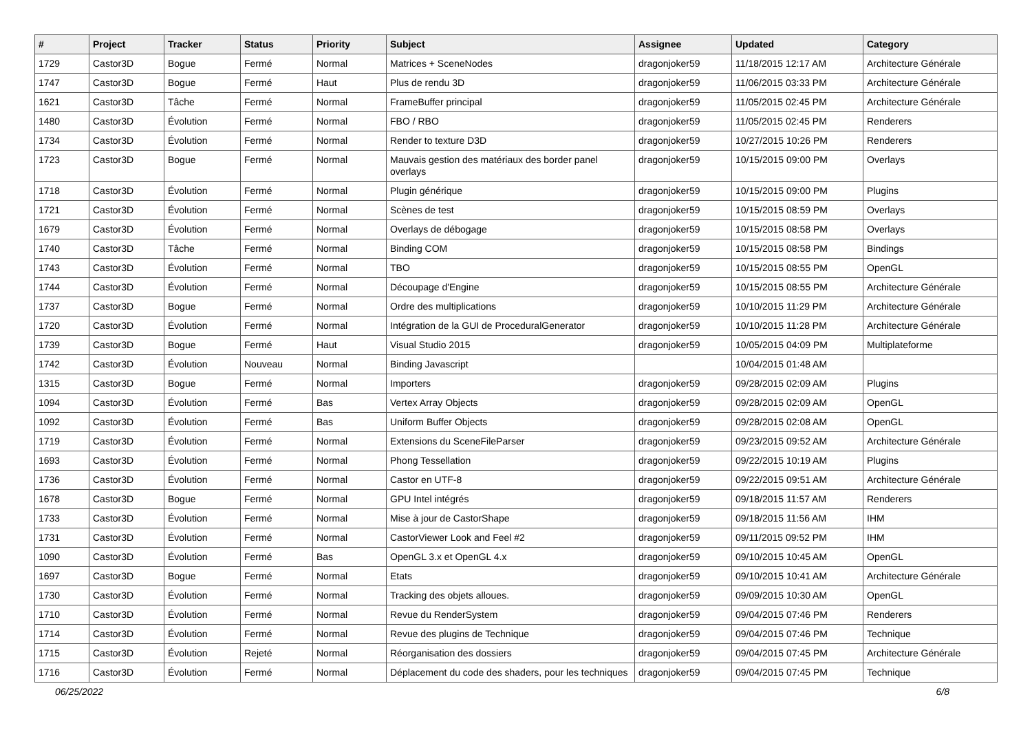| # | Project | Tracker | Status | Priority | Subject | Assignee | Updated | Category |
| --- | --- | --- | --- | --- | --- | --- | --- | --- |
| 1729 | Castor3D | Bogue | Fermé | Normal | Matrices + SceneNodes | dragonjoker59 | 11/18/2015 12:17 AM | Architecture Générale |
| 1747 | Castor3D | Bogue | Fermé | Haut | Plus de rendu 3D | dragonjoker59 | 11/06/2015 03:33 PM | Architecture Générale |
| 1621 | Castor3D | Tâche | Fermé | Normal | FrameBuffer principal | dragonjoker59 | 11/05/2015 02:45 PM | Architecture Générale |
| 1480 | Castor3D | Évolution | Fermé | Normal | FBO / RBO | dragonjoker59 | 11/05/2015 02:45 PM | Renderers |
| 1734 | Castor3D | Évolution | Fermé | Normal | Render to texture D3D | dragonjoker59 | 10/27/2015 10:26 PM | Renderers |
| 1723 | Castor3D | Bogue | Fermé | Normal | Mauvais gestion des matériaux des border panel overlays | dragonjoker59 | 10/15/2015 09:00 PM | Overlays |
| 1718 | Castor3D | Évolution | Fermé | Normal | Plugin générique | dragonjoker59 | 10/15/2015 09:00 PM | Plugins |
| 1721 | Castor3D | Évolution | Fermé | Normal | Scènes de test | dragonjoker59 | 10/15/2015 08:59 PM | Overlays |
| 1679 | Castor3D | Évolution | Fermé | Normal | Overlays de débogage | dragonjoker59 | 10/15/2015 08:58 PM | Overlays |
| 1740 | Castor3D | Tâche | Fermé | Normal | Binding COM | dragonjoker59 | 10/15/2015 08:58 PM | Bindings |
| 1743 | Castor3D | Évolution | Fermé | Normal | TBO | dragonjoker59 | 10/15/2015 08:55 PM | OpenGL |
| 1744 | Castor3D | Évolution | Fermé | Normal | Découpage d'Engine | dragonjoker59 | 10/15/2015 08:55 PM | Architecture Générale |
| 1737 | Castor3D | Bogue | Fermé | Normal | Ordre des multiplications | dragonjoker59 | 10/10/2015 11:29 PM | Architecture Générale |
| 1720 | Castor3D | Évolution | Fermé | Normal | Intégration de la GUI de ProceduralGenerator | dragonjoker59 | 10/10/2015 11:28 PM | Architecture Générale |
| 1739 | Castor3D | Bogue | Fermé | Haut | Visual Studio 2015 | dragonjoker59 | 10/05/2015 04:09 PM | Multiplateforme |
| 1742 | Castor3D | Évolution | Nouveau | Normal | Binding Javascript | | 10/04/2015 01:48 AM | |
| 1315 | Castor3D | Bogue | Fermé | Normal | Importers | dragonjoker59 | 09/28/2015 02:09 AM | Plugins |
| 1094 | Castor3D | Évolution | Fermé | Bas | Vertex Array Objects | dragonjoker59 | 09/28/2015 02:09 AM | OpenGL |
| 1092 | Castor3D | Évolution | Fermé | Bas | Uniform Buffer Objects | dragonjoker59 | 09/28/2015 02:08 AM | OpenGL |
| 1719 | Castor3D | Évolution | Fermé | Normal | Extensions du SceneFileParser | dragonjoker59 | 09/23/2015 09:52 AM | Architecture Générale |
| 1693 | Castor3D | Évolution | Fermé | Normal | Phong Tessellation | dragonjoker59 | 09/22/2015 10:19 AM | Plugins |
| 1736 | Castor3D | Évolution | Fermé | Normal | Castor en UTF-8 | dragonjoker59 | 09/22/2015 09:51 AM | Architecture Générale |
| 1678 | Castor3D | Bogue | Fermé | Normal | GPU Intel intégrés | dragonjoker59 | 09/18/2015 11:57 AM | Renderers |
| 1733 | Castor3D | Évolution | Fermé | Normal | Mise à jour de CastorShape | dragonjoker59 | 09/18/2015 11:56 AM | IHM |
| 1731 | Castor3D | Évolution | Fermé | Normal | CastorViewer Look and Feel #2 | dragonjoker59 | 09/11/2015 09:52 PM | IHM |
| 1090 | Castor3D | Évolution | Fermé | Bas | OpenGL 3.x et OpenGL 4.x | dragonjoker59 | 09/10/2015 10:45 AM | OpenGL |
| 1697 | Castor3D | Bogue | Fermé | Normal | Etats | dragonjoker59 | 09/10/2015 10:41 AM | Architecture Générale |
| 1730 | Castor3D | Évolution | Fermé | Normal | Tracking des objets alloues. | dragonjoker59 | 09/09/2015 10:30 AM | OpenGL |
| 1710 | Castor3D | Évolution | Fermé | Normal | Revue du RenderSystem | dragonjoker59 | 09/04/2015 07:46 PM | Renderers |
| 1714 | Castor3D | Évolution | Fermé | Normal | Revue des plugins de Technique | dragonjoker59 | 09/04/2015 07:46 PM | Technique |
| 1715 | Castor3D | Évolution | Rejeté | Normal | Réorganisation des dossiers | dragonjoker59 | 09/04/2015 07:45 PM | Architecture Générale |
| 1716 | Castor3D | Évolution | Fermé | Normal | Déplacement du code des shaders, pour les techniques | dragonjoker59 | 09/04/2015 07:45 PM | Technique |
06/25/2022 6/8